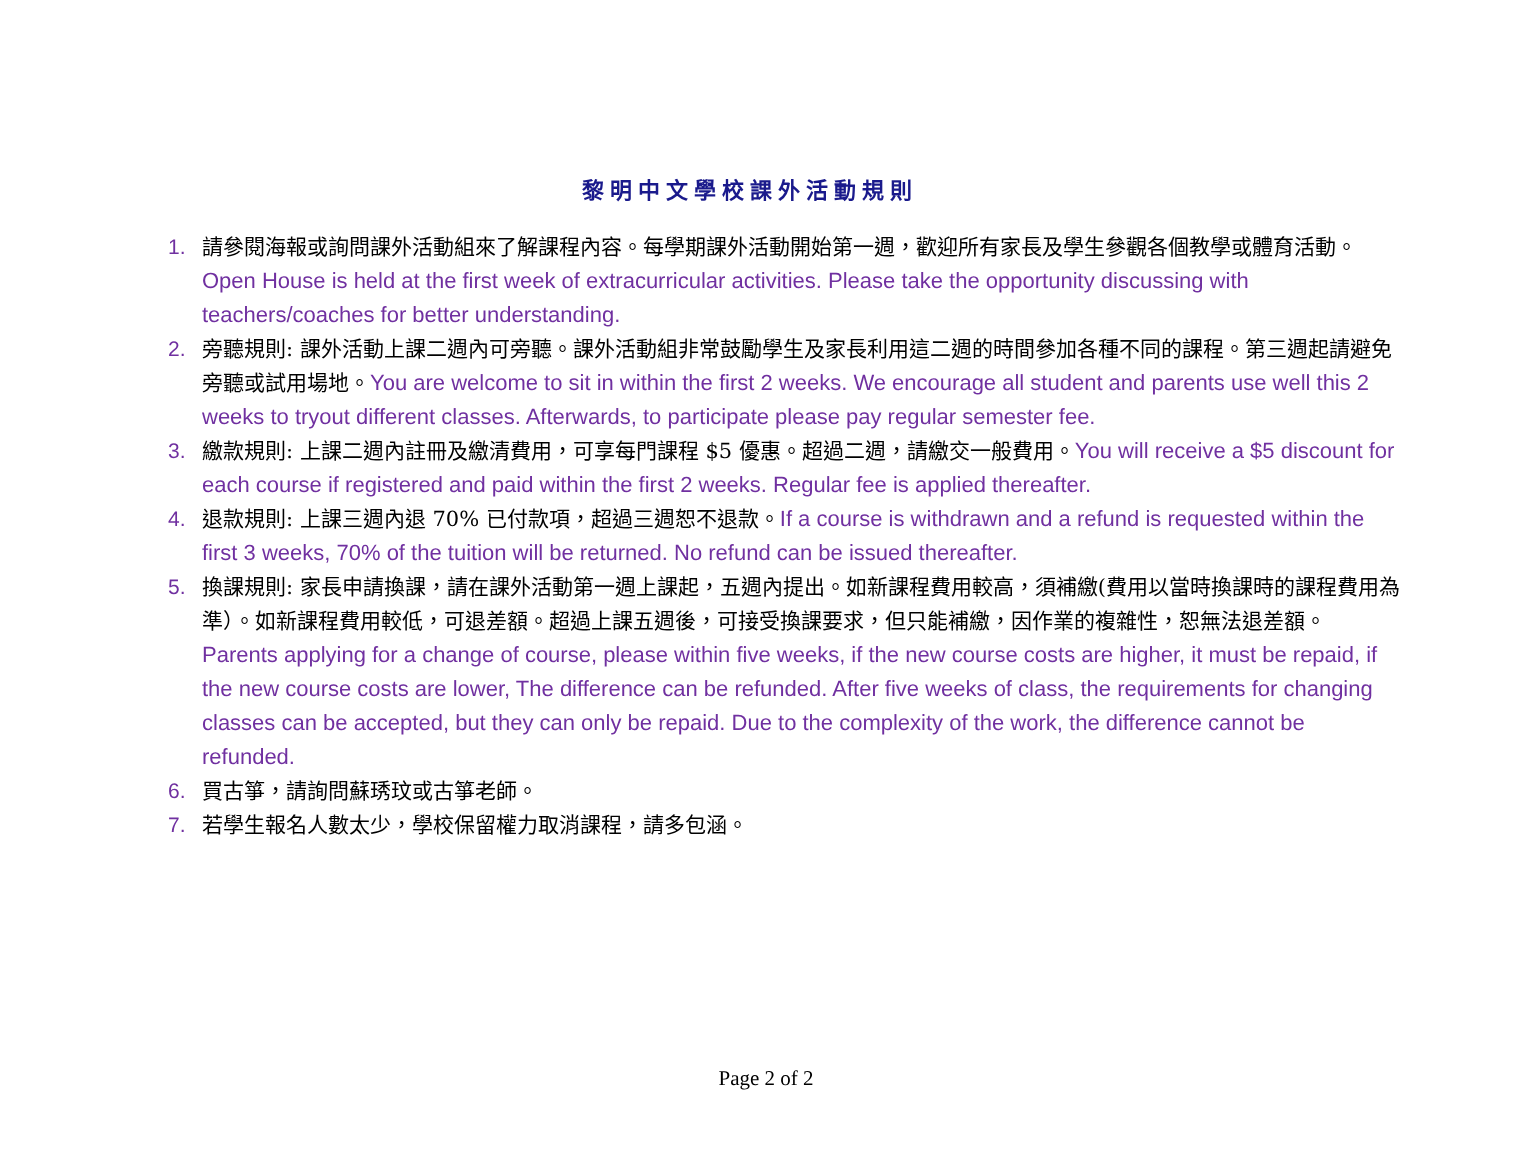黎明中文學校課外活動規則
1. 請參閱海報或詢問課外活動組來了解課程內容。每學期課外活動開始第一週，歡迎所有家長及學生參觀各個教學或體育活動。Open House is held at the first week of extracurricular activities. Please take the opportunity discussing with teachers/coaches for better understanding.
2. 旁聽規則: 課外活動上課二週內可旁聽。課外活動組非常鼓勵學生及家長利用這二週的時間參加各種不同的課程。第三週起請避免旁聽或試用場地。You are welcome to sit in within the first 2 weeks. We encourage all student and parents use well this 2 weeks to tryout different classes. Afterwards, to participate please pay regular semester fee.
3. 繳款規則: 上課二週內註冊及繳清費用，可享每門課程 $5 優惠。超過二週，請繳交一般費用。You will receive a $5 discount for each course if registered and paid within the first 2 weeks. Regular fee is applied thereafter.
4. 退款規則: 上課三週內退 70% 已付款項，超過三週恕不退款。If a course is withdrawn and a refund is requested within the first 3 weeks, 70% of the tuition will be returned. No refund can be issued thereafter.
5. 換課規則: 家長申請換課，請在課外活動第一週上課起，五週內提出。如新課程費用較高，須補繳(費用以當時換課時的課程費用為準）。如新課程費用較低，可退差額。超過上課五週後，可接受換課要求，但只能補繳，因作業的複雜性，恕無法退差額。Parents applying for a change of course, please within five weeks, if the new course costs are higher, it must be repaid, if the new course costs are lower, The difference can be refunded. After five weeks of class, the requirements for changing classes can be accepted, but they can only be repaid. Due to the complexity of the work, the difference cannot be refunded.
6. 買古箏，請詢問蘇琇玟或古箏老師。
7. 若學生報名人數太少，學校保留權力取消課程，請多包涵。
Page 2 of 2